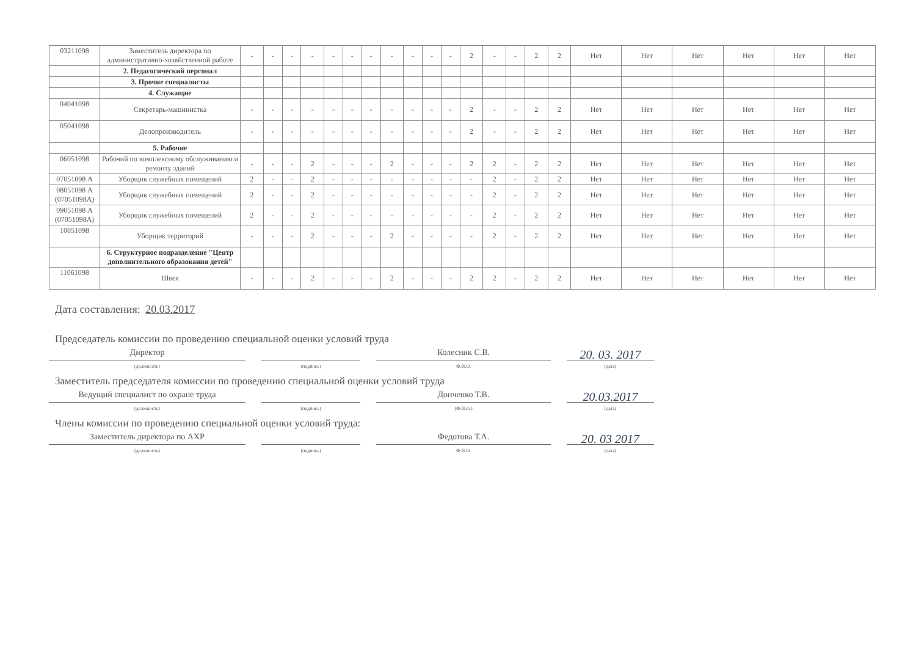| 03211098 | Заместитель директора по административно-хозяйственной работе | - | - | - | - | - | - | - | - | - | - | - | 2 | - | - | 2 | 2 | Нет | Нет | Нет | Нет | Нет | Нет |
| | 2. Педагогический персонал | | | | | | | | | | | | | | | | | | | | | | |
| | 3. Прочие специалисты | | | | | | | | | | | | | | | | | | | | | | |
| | 4. Служащие | | | | | | | | | | | | | | | | | | | | | | |
| 04041098 | Секретарь-машинистка | - | - | - | - | - | - | - | - | - | - | - | 2 | - | - | 2 | 2 | Нет | Нет | Нет | Нет | Нет | Нет |
| 05041098 | Делопроизводитель | - | - | - | - | - | - | - | - | - | - | - | 2 | - | - | 2 | 2 | Нет | Нет | Нет | Нет | Нет | Нет |
| | 5. Рабочие | | | | | | | | | | | | | | | | | | | | | | |
| 06051098 | Рабочий по комплексному обслуживанию и ремонту зданий | - | - | - | 2 | - | - | - | 2 | - | - | - | 2 | 2 | - | 2 | 2 | Нет | Нет | Нет | Нет | Нет | Нет |
| 07051098 А | Уборщик служебных помещений | 2 | - | - | 2 | - | - | - | - | - | - | - | - | 2 | - | 2 | 2 | Нет | Нет | Нет | Нет | Нет | Нет |
| 08051098 А (07051098А) | Уборщик служебных помещений | 2 | - | - | 2 | - | - | - | - | - | - | - | - | 2 | - | 2 | 2 | Нет | Нет | Нет | Нет | Нет | Нет |
| 09051098 А (07051098А) | Уборщик служебных помещений | 2 | - | - | 2 | - | - | - | - | - | - | - | - | 2 | - | 2 | 2 | Нет | Нет | Нет | Нет | Нет | Нет |
| 10051098 | Уборщик территорий | - | - | - | 2 | - | - | - | 2 | - | - | - | - | 2 | - | 2 | 2 | Нет | Нет | Нет | Нет | Нет | Нет |
| | 6. Структурное подразделение "Центр дополнительного образования детей" | | | | | | | | | | | | | | | | | | | | | | |
| 11061098 | Швея | - | - | - | 2 | - | - | - | 2 | - | - | - | 2 | 2 | - | 2 | 2 | Нет | Нет | Нет | Нет | Нет | Нет |
Дата составления: 20.03.2017
Председатель комиссии по проведению специальной оценки условий труда
Директор
(должность)
(подпись)
Колесник С.В.
Ф.И.О.
20. 03. 2017
(дата)
Заместитель председателя комиссии по проведению специальной оценки условий труда
Ведущий специалист по охране труда
(должность)
(подпись)
Донченко Т.В.
(Ф.И.О.)
20.03.2017
(дата)
Члены комиссии по проведению специальной оценки условий труда:
Заместитель директора по АХР
(должность)
(подпись)
Федотова Т.А.
Ф.И.О.
20. 03 2017
(дата)